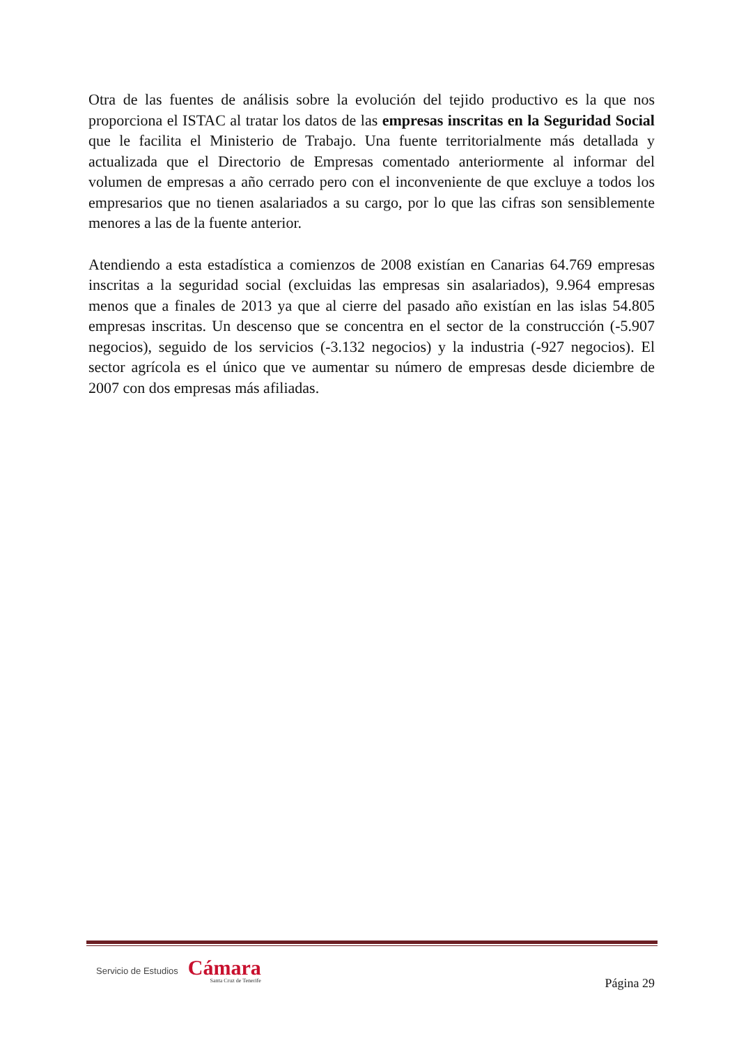Otra de las fuentes de análisis sobre la evolución del tejido productivo es la que nos proporciona el ISTAC al tratar los datos de las empresas inscritas en la Seguridad Social que le facilita el Ministerio de Trabajo. Una fuente territorialmente más detallada y actualizada que el Directorio de Empresas comentado anteriormente al informar del volumen de empresas a año cerrado pero con el inconveniente de que excluye a todos los empresarios que no tienen asalariados a su cargo, por lo que las cifras son sensiblemente menores a las de la fuente anterior.
Atendiendo a esta estadística a comienzos de 2008 existían en Canarias 64.769 empresas inscritas a la seguridad social (excluidas las empresas sin asalariados), 9.964 empresas menos que a finales de 2013 ya que al cierre del pasado año existían en las islas 54.805 empresas inscritas. Un descenso que se concentra en el sector de la construcción (-5.907 negocios), seguido de los servicios (-3.132 negocios) y la industria (-927 negocios). El sector agrícola es el único que ve aumentar su número de empresas desde diciembre de 2007 con dos empresas más afiliadas.
Servicio de Estudios Cámara
Santa Cruz de Tenerife
Página 29